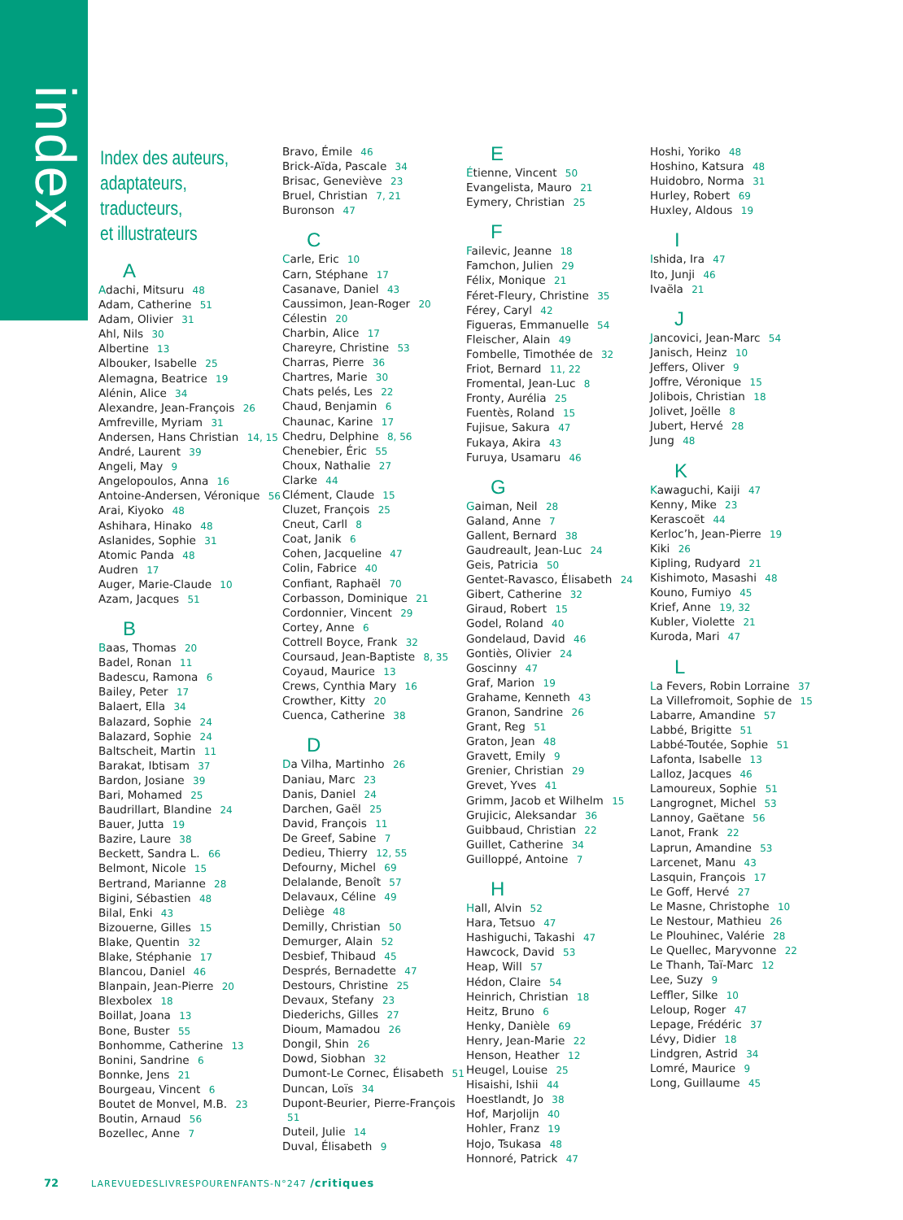index
Index des auteurs,
adaptateurs,
traducteurs,
et illustrateurs
A
Adachi, Mitsuru 48
Adam, Catherine 51
Adam, Olivier 31
Ahl, Nils 30
Albertine 13
Albouker, Isabelle 25
Alemagna, Beatrice 19
Alénin, Alice 34
Alexandre, Jean-François 26
Amfreville, Myriam 31
Andersen, Hans Christian 14, 15
André, Laurent 39
Angeli, May 9
Angelopoulos, Anna 16
Antoine-Andersen, Véronique 56
Arai, Kiyoko 48
Ashihara, Hinako 48
Aslanides, Sophie 31
Atomic Panda 48
Audren 17
Auger, Marie-Claude 10
Azam, Jacques 51
B
Baas, Thomas 20
Badel, Ronan 11
Badescu, Ramona 6
Bailey, Peter 17
Balaert, Ella 34
Balazard, Sophie 24
Balazard, Sophie 24
Baltscheit, Martin 11
Barakat, Ibtisam 37
Bardon, Josiane 39
Bari, Mohamed 25
Baudrillart, Blandine 24
Bauer, Jutta 19
Bazire, Laure 38
Beckett, Sandra L. 66
Belmont, Nicole 15
Bertrand, Marianne 28
Bigini, Sébastien 48
Bilal, Enki 43
Bizouerne, Gilles 15
Blake, Quentin 32
Blake, Stéphanie 17
Blancou, Daniel 46
Blanpain, Jean-Pierre 20
Blexbolex 18
Boillat, Joana 13
Bone, Buster 55
Bonhomme, Catherine 13
Bonini, Sandrine 6
Bonnke, Jens 21
Bourgeau, Vincent 6
Boutet de Monvel, M.B. 23
Boutin, Arnaud 56
Bozellec, Anne 7
Bravo, Émile 46
Brick-Aïda, Pascale 34
Brisac, Geneviève 23
Bruel, Christian 7, 21
Buronson 47
C
Carle, Eric 10
Carn, Stéphane 17
Casanave, Daniel 43
Caussimon, Jean-Roger 20
Célestin 20
Charbin, Alice 17
Chareyre, Christine 53
Charras, Pierre 36
Chartres, Marie 30
Chats pelés, Les 22
Chaud, Benjamin 6
Chaunac, Karine 17
Chedru, Delphine 8, 56
Chenebier, Éric 55
Choux, Nathalie 27
Clarke 44
Clément, Claude 15
Cluzet, François 25
Cneut, Carll 8
Coat, Janik 6
Cohen, Jacqueline 47
Colin, Fabrice 40
Confiant, Raphaël 70
Corbasson, Dominique 21
Cordonnier, Vincent 29
Cortey, Anne 6
Cottrell Boyce, Frank 32
Coursaud, Jean-Baptiste 8, 35
Coyaud, Maurice 13
Crews, Cynthia Mary 16
Crowther, Kitty 20
Cuenca, Catherine 38
D
Da Vilha, Martinho 26
Daniau, Marc 23
Danis, Daniel 24
Darchen, Gaël 25
David, François 11
De Greef, Sabine 7
Dedieu, Thierry 12, 55
Defourny, Michel 69
Delalande, Benoît 57
Delavaux, Céline 49
Deliège 48
Demilly, Christian 50
Demurger, Alain 52
Desbief, Thibaud 45
Després, Bernadette 47
Destours, Christine 25
Devaux, Stefany 23
Diederichs, Gilles 27
Dioum, Mamadou 26
Dongil, Shin 26
Dowd, Siobhan 32
Dumont-Le Cornec, Élisabeth 51
Duncan, Loïs 34
Dupont-Beurier, Pierre-François 51
Duteil, Julie 14
Duval, Élisabeth 9
E
Étienne, Vincent 50
Evangelista, Mauro 21
Eymery, Christian 25
F
Failevic, Jeanne 18
Famchon, Julien 29
Félix, Monique 21
Féret-Fleury, Christine 35
Férey, Caryl 42
Figueras, Emmanuelle 54
Fleischer, Alain 49
Fombelle, Timothée de 32
Friot, Bernard 11, 22
Fromental, Jean-Luc 8
Fronty, Aurélia 25
Fuentès, Roland 15
Fujisue, Sakura 47
Fukaya, Akira 43
Furuya, Usamaru 46
G
Gaiman, Neil 28
Galand, Anne 7
Gallent, Bernard 38
Gaudreault, Jean-Luc 24
Geis, Patricia 50
Gentet-Ravasco, Élisabeth 24
Gibert, Catherine 32
Giraud, Robert 15
Godel, Roland 40
Gondelaud, David 46
Gontiès, Olivier 24
Goscinny 47
Graf, Marion 19
Grahame, Kenneth 43
Granon, Sandrine 26
Grant, Reg 51
Graton, Jean 48
Gravett, Emily 9
Grenier, Christian 29
Grevet, Yves 41
Grimm, Jacob et Wilhelm 15
Grujicic, Aleksandar 36
Guibbaud, Christian 22
Guillet, Catherine 34
Guilloppé, Antoine 7
H
Hall, Alvin 52
Hara, Tetsuo 47
Hashiguchi, Takashi 47
Hawcock, David 53
Heap, Will 57
Hédon, Claire 54
Heinrich, Christian 18
Heitz, Bruno 6
Henky, Danièle 69
Henry, Jean-Marie 22
Henson, Heather 12
Heugel, Louise 25
Hisaishi, Ishii 44
Hoestlandt, Jo 38
Hof, Marjolijn 40
Hohler, Franz 19
Hojo, Tsukasa 48
Honnoré, Patrick 47
Hoshi, Yoriko 48
Hoshino, Katsura 48
Huidobro, Norma 31
Hurley, Robert 69
Huxley, Aldous 19
I
Ishida, Ira 47
Ito, Junji 46
Ivaëla 21
J
Jancovici, Jean-Marc 54
Janisch, Heinz 10
Jeffers, Oliver 9
Joffre, Véronique 15
Jolibois, Christian 18
Jolivet, Joëlle 8
Jubert, Hervé 28
Jung 48
K
Kawaguchi, Kaiji 47
Kenny, Mike 23
Kerascoët 44
Kerloc’h, Jean-Pierre 19
Kiki 26
Kipling, Rudyard 21
Kishimoto, Masashi 48
Kouno, Fumiyo 45
Krief, Anne 19, 32
Kubler, Violette 21
Kuroda, Mari 47
L
La Fevers, Robin Lorraine 37
La Villefromoit, Sophie de 15
Labarre, Amandine 57
Labbé, Brigitte 51
Labbé-Toutée, Sophie 51
Lafonta, Isabelle 13
Lalloz, Jacques 46
Lamoureux, Sophie 51
Langrognet, Michel 53
Lannoy, Gaëtane 56
Lanot, Frank 22
Laprun, Amandine 53
Larcenet, Manu 43
Lasquin, François 17
Le Goff, Hervé 27
Le Masne, Christophe 10
Le Nestour, Mathieu 26
Le Plouhinec, Valérie 28
Le Quellec, Maryvonne 22
Le Thanh, Taï-Marc 12
Lee, Suzy 9
Leffler, Silke 10
Leloup, Roger 47
Lepage, Frédéric 37
Lévy, Didier 18
Lindgren, Astrid 34
Lomré, Maurice 9
Long, Guillaume 45
72 LAREVUEDESLIVRESPOURENFANTS-N°247 /critiques